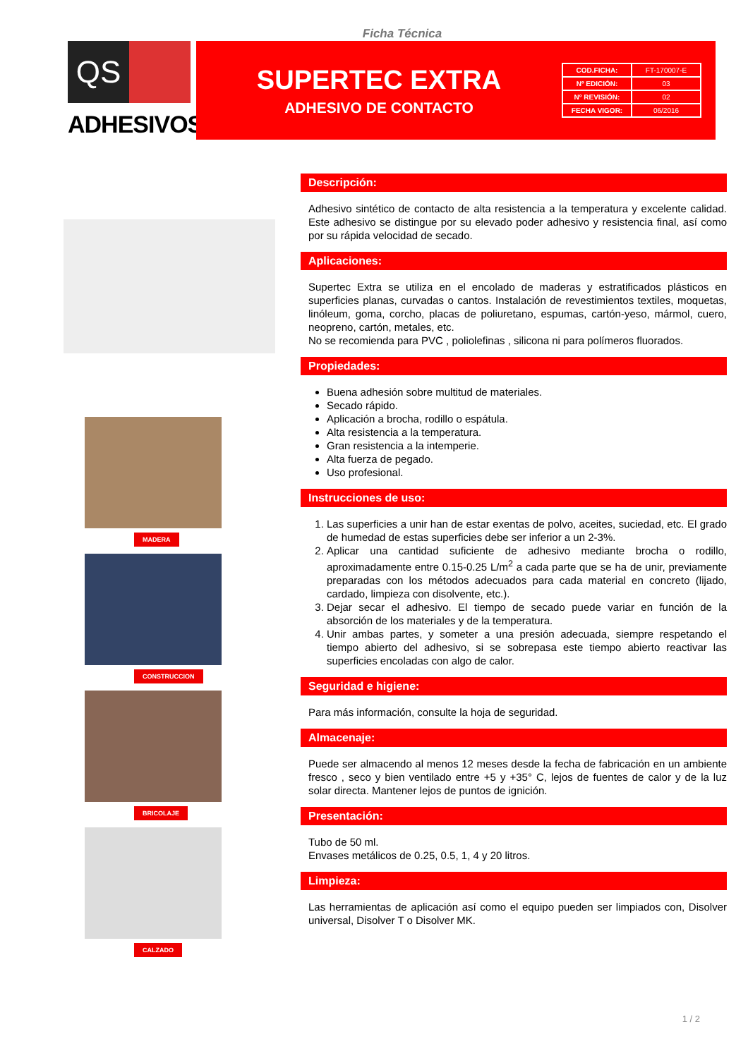Ficha Técnica
QS
ADHESIVOS<sup>®</sup>
SUPERTEC EXTRA
ADHESIVO DE CONTACTO
| COD.FICHA: | FT-170007-E |
| Nº EDICIÓN: | 03 |
| Nº REVISIÓN: | 02 |
| FECHA VIGOR: | 06/2016 |
MADERA
CONSTRUCCION
BRICOLAJE
CALZADO
Descripción:
Adhesivo sintético de contacto de alta resistencia a la temperatura y excelente calidad. Este adhesivo se distingue por su elevado poder adhesivo y resistencia final, así como por su rápida velocidad de secado.
Aplicaciones:
Supertec Extra se utiliza en el encolado de maderas y estratificados plásticos en superficies planas, curvadas o cantos. Instalación de revestimientos textiles, moquetas, linóleum, goma, corcho, placas de poliuretano, espumas, cartón-yeso, mármol, cuero, neopreno, cartón, metales, etc.
No se recomienda para PVC , poliolefinas , silicona ni para polímeros fluorados.
Propiedades:
Buena adhesión sobre multitud de materiales.
Secado rápido.
Aplicación a brocha, rodillo o espátula.
Alta resistencia a la temperatura.
Gran resistencia a la intemperie.
Alta fuerza de pegado.
Uso profesional.
Instrucciones de uso:
1. Las superficies a unir han de estar exentas de polvo, aceites, suciedad, etc. El grado de humedad de estas superficies debe ser inferior a un 2-3%.
2. Aplicar una cantidad suficiente de adhesivo mediante brocha o rodillo, aproximadamente entre 0.15-0.25 L/m<sup>2</sup> a cada parte que se ha de unir, previamente preparadas con los métodos adecuados para cada material en concreto (lijado, cardado, limpieza con disolvente, etc.).
3. Dejar secar el adhesivo. El tiempo de secado puede variar en función de la absorción de los materiales y de la temperatura.
4. Unir ambas partes, y someter a una presión adecuada, siempre respetando el tiempo abierto del adhesivo, si se sobrepasa este tiempo abierto reactivar las superficies encoladas con algo de calor.
Seguridad e higiene:
Para más información, consulte la hoja de seguridad.
Almacenaje:
Puede ser almacendo al menos 12 meses desde la fecha de fabricación en un ambiente fresco , seco y bien ventilado entre +5 y +35° C, lejos de fuentes de calor y de la luz solar directa. Mantener lejos de puntos de ignición.
Presentación:
Tubo de 50 ml.
Envases metálicos de 0.25, 0.5, 1, 4 y 20 litros.
Limpieza:
Las herramientas de aplicación así como el equipo pueden ser limpiados con, Disolver universal, Disolver T o Disolver MK.
1 / 2